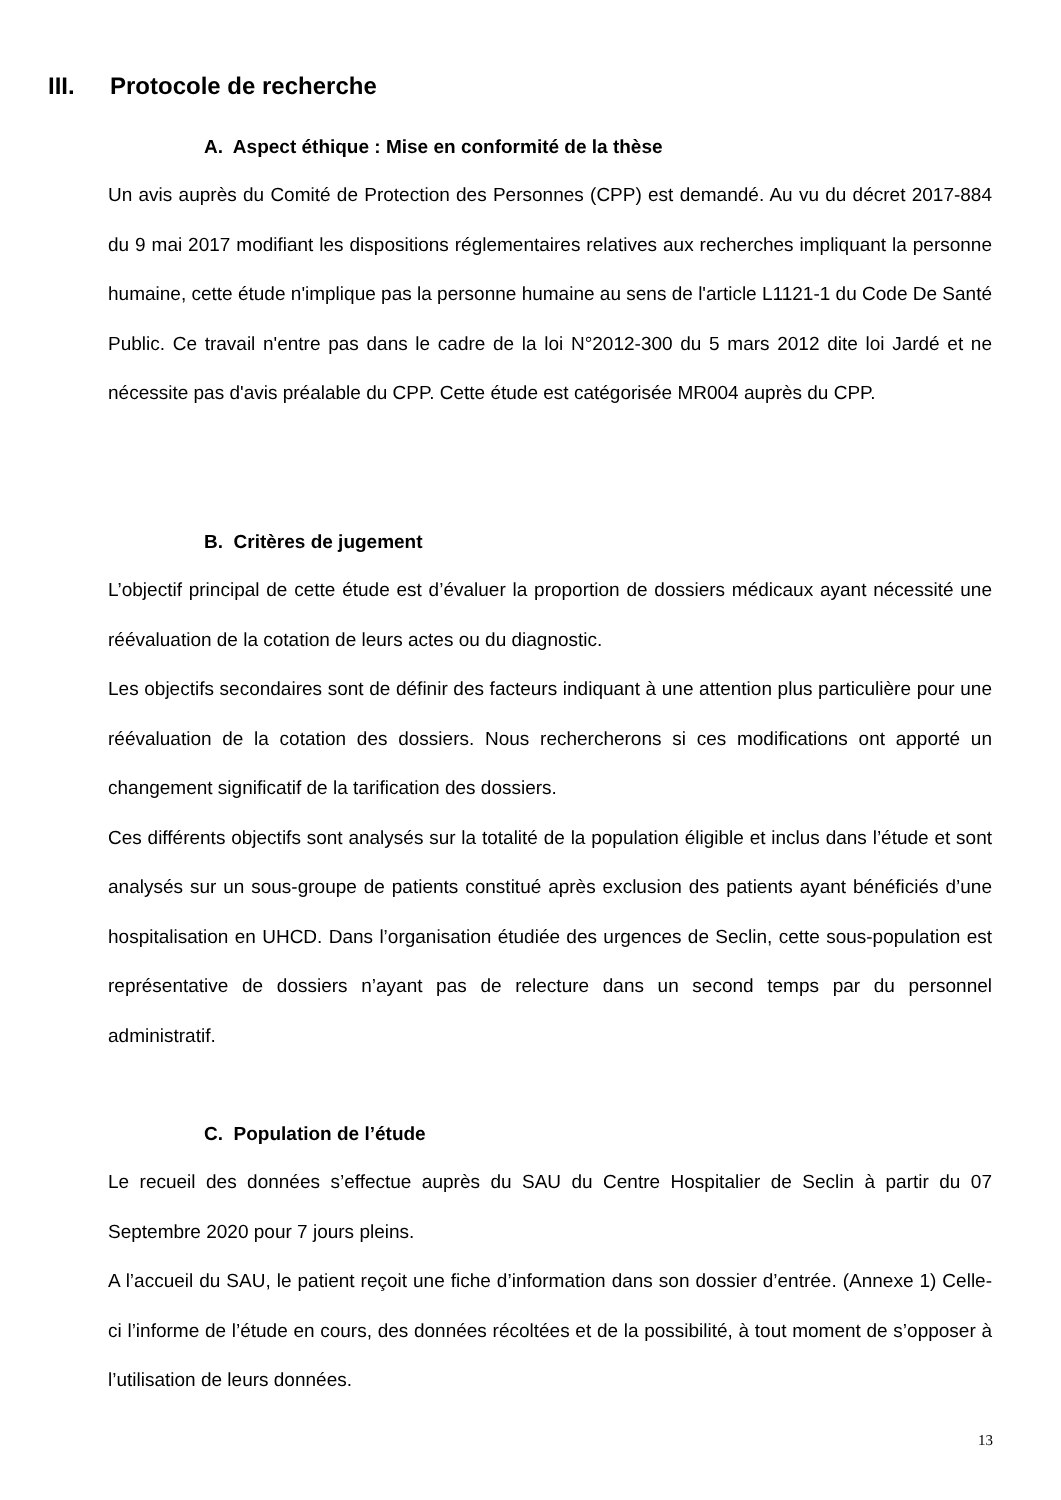III. Protocole de recherche
A. Aspect éthique : Mise en conformité de la thèse
Un avis auprès du Comité de Protection des Personnes (CPP) est demandé. Au vu du décret 2017-884 du 9 mai 2017 modifiant les dispositions réglementaires relatives aux recherches impliquant la personne humaine, cette étude n'implique pas la personne humaine au sens de l'article L1121-1 du Code De Santé Public. Ce travail n'entre pas dans le cadre de la loi N°2012-300 du 5 mars 2012 dite loi Jardé et ne nécessite pas d'avis préalable du CPP. Cette étude est catégorisée MR004 auprès du CPP.
B. Critères de jugement
L’objectif principal de cette étude est d’évaluer la proportion de dossiers médicaux ayant nécessité une réévaluation de la cotation de leurs actes ou du diagnostic.
Les objectifs secondaires sont de définir des facteurs indiquant à une attention plus particulière pour une réévaluation de la cotation des dossiers. Nous rechercherons si ces modifications ont apporté un changement significatif de la tarification des dossiers.
Ces différents objectifs sont analysés sur la totalité de la population éligible et inclus dans l’étude et sont analysés sur un sous-groupe de patients constitué après exclusion des patients ayant bénéficiés d’une hospitalisation en UHCD. Dans l’organisation étudiée des urgences de Seclin, cette sous-population est représentative de dossiers n’ayant pas de relecture dans un second temps par du personnel administratif.
C. Population de l’étude
Le recueil des données s’effectue auprès du SAU du Centre Hospitalier de Seclin à partir du 07 Septembre 2020 pour 7 jours pleins.
A l’accueil du SAU, le patient reçoit une fiche d’information dans son dossier d’entrée. (Annexe 1) Celle-ci l’informe de l’étude en cours, des données récoltées et de la possibilité, à tout moment de s’opposer à l’utilisation de leurs données.
13